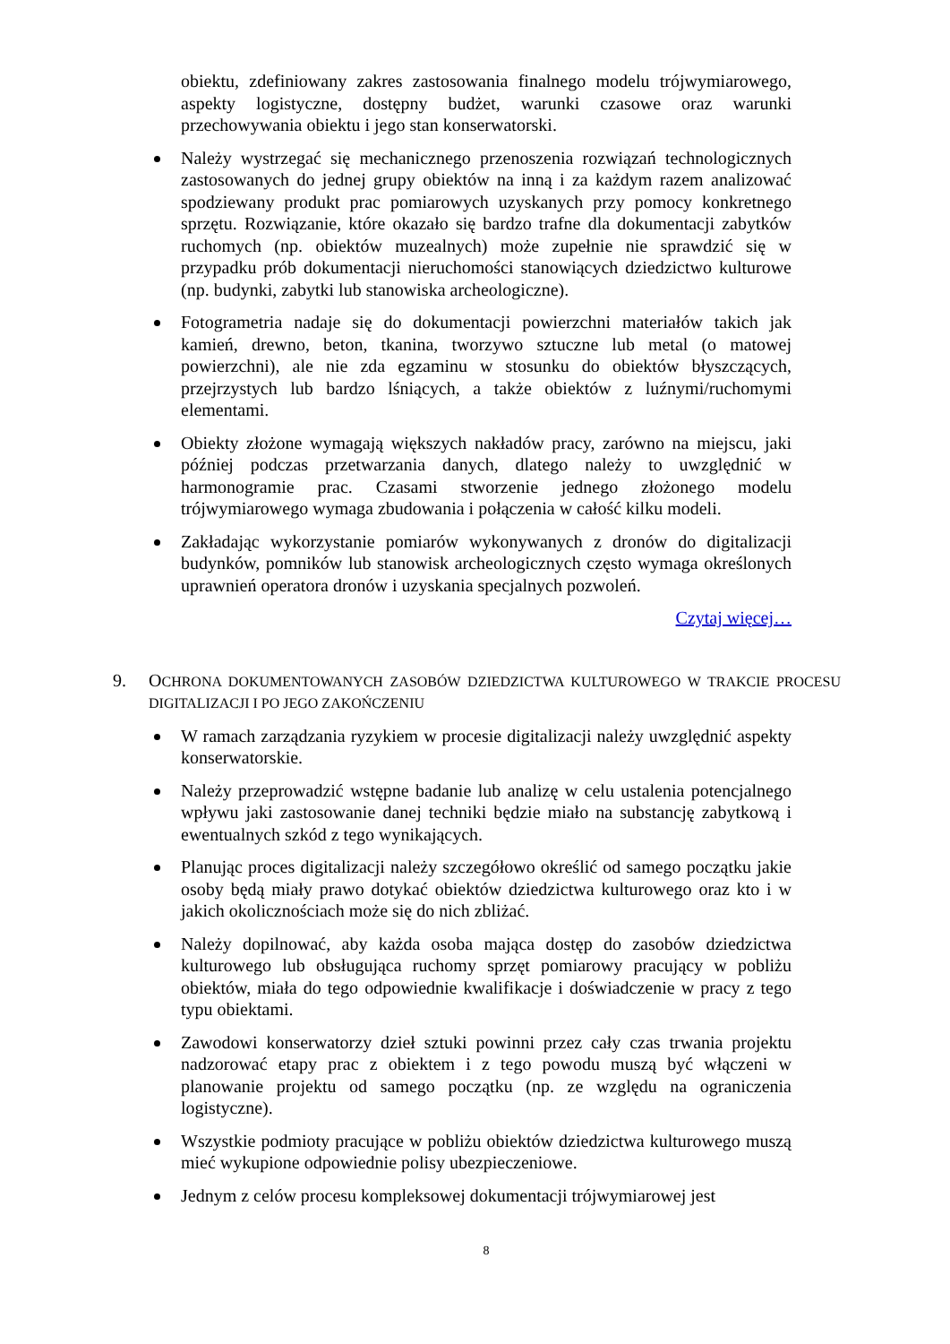obiektu, zdefiniowany zakres zastosowania finalnego modelu trójwymiarowego, aspekty logistyczne, dostępny budżet, warunki czasowe oraz warunki przechowywania obiektu i jego stan konserwatorski.
Należy wystrzegać się mechanicznego przenoszenia rozwiązań technologicznych zastosowanych do jednej grupy obiektów na inną i za każdym razem analizować spodziewany produkt prac pomiarowych uzyskanych przy pomocy konkretnego sprzętu. Rozwiązanie, które okazało się bardzo trafne dla dokumentacji zabytków ruchomych (np. obiektów muzealnych) może zupełnie nie sprawdzić się w przypadku prób dokumentacji nieruchomości stanowiących dziedzictwo kulturowe (np. budynki, zabytki lub stanowiska archeologiczne).
Fotogrametria nadaje się do dokumentacji powierzchni materiałów takich jak kamień, drewno, beton, tkanina, tworzywo sztuczne lub metal (o matowej powierzchni), ale nie zda egzaminu w stosunku do obiektów błyszczących, przejrzystych lub bardzo lśniących, a także obiektów z luźnymi/ruchomymi elementami.
Obiekty złożone wymagają większych nakładów pracy, zarówno na miejscu, jaki później podczas przetwarzania danych, dlatego należy to uwzględnić w harmonogramie prac. Czasami stworzenie jednego złożonego modelu trójwymiarowego wymaga zbudowania i połączenia w całość kilku modeli.
Zakładając wykorzystanie pomiarów wykonywanych z dronów do digitalizacji budynków, pomników lub stanowisk archeologicznych często wymaga określonych uprawnień operatora dronów i uzyskania specjalnych pozwoleń.
Czytaj więcej…
9. OCHRONA DOKUMENTOWANYCH ZASOBÓW DZIEDZICTWA KULTUROWEGO W TRAKCIE PROCESU DIGITALIZACJI I PO JEGO ZAKOŃCZENIU
W ramach zarządzania ryzykiem w procesie digitalizacji należy uwzględnić aspekty konserwatorskie.
Należy przeprowadzić wstępne badanie lub analizę w celu ustalenia potencjalnego wpływu jaki zastosowanie danej techniki będzie miało na substancję zabytkową i ewentualnych szkód z tego wynikających.
Planując proces digitalizacji należy szczegółowo określić od samego początku jakie osoby będą miały prawo dotykać obiektów dziedzictwa kulturowego oraz kto i w jakich okolicznościach może się do nich zbliżać.
Należy dopilnować, aby każda osoba mająca dostęp do zasobów dziedzictwa kulturowego lub obsługująca ruchomy sprzęt pomiarowy pracujący w pobliżu obiektów, miała do tego odpowiednie kwalifikacje i doświadczenie w pracy z tego typu obiektami.
Zawodowi konserwatorzy dzieł sztuki powinni przez cały czas trwania projektu nadzorować etapy prac z obiektem i z tego powodu muszą być włączeni w planowanie projektu od samego początku (np. ze względu na ograniczenia logistyczne).
Wszystkie podmioty pracujące w pobliżu obiektów dziedzictwa kulturowego muszą mieć wykupione odpowiednie polisy ubezpieczeniowe.
Jednym z celów procesu kompleksowej dokumentacji trójwymiarowej jest
8